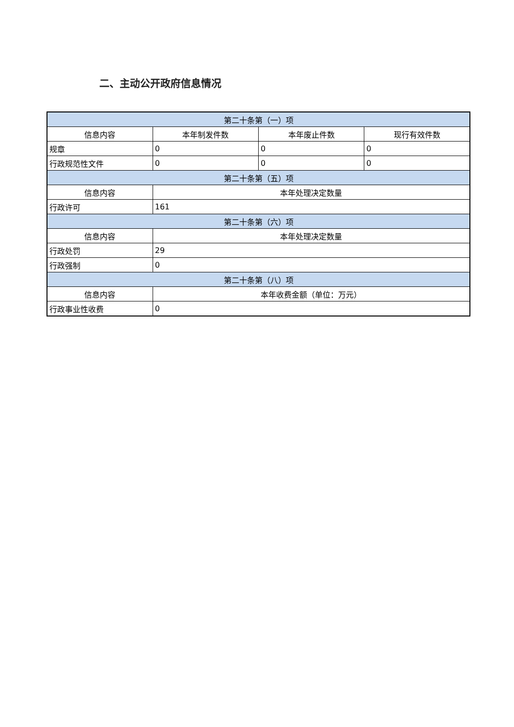二、主动公开政府信息情况
| 第二十条第（一）项 | | | |
| 信息内容 | 本年制发件数 | 本年废止件数 | 现行有效件数 |
| 规章 | 0 | 0 | 0 |
| 行政规范性文件 | 0 | 0 | 0 |
| 第二十条第（五）项 | | | |
| 信息内容 | 本年处理决定数量 | | |
| 行政许可 | 161 | | |
| 第二十条第（六）项 | | | |
| 信息内容 | 本年处理决定数量 | | |
| 行政处罚 | 29 | | |
| 行政强制 | 0 | | |
| 第二十条第（八）项 | | | |
| 信息内容 | 本年收费金额（单位：万元） | | |
| 行政事业性收费 | 0 | | |